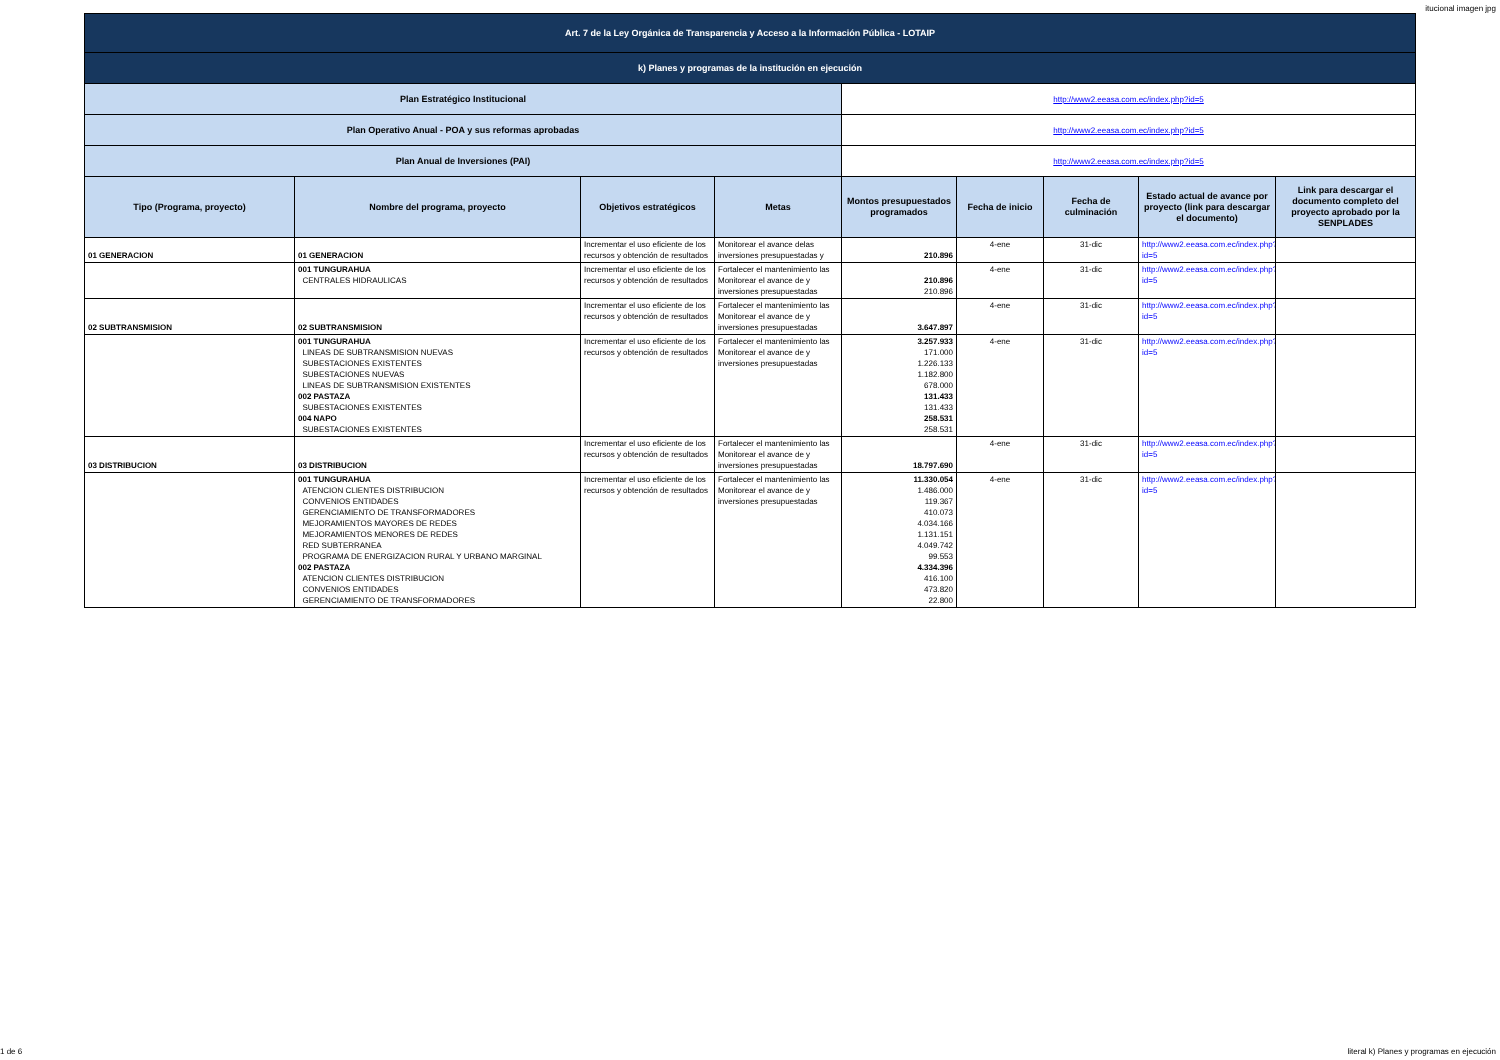itucional imagen jpg
| Art. 7 de la Ley Orgánica de Transparencia y Acceso a la Información Pública - LOTAIP | | | | | | | | |
| k) Planes y programas de la institución en ejecución | | | | | | | | |
| Plan Estratégico Institucional | | | | http://www2.eeasa.com.ec/index.php?id=5 | | | | |
| Plan Operativo Anual - POA y sus reformas aprobadas | | | | http://www2.eeasa.com.ec/index.php?id=5 | | | | |
| Plan Anual de Inversiones (PAI) | | | | http://www2.eeasa.com.ec/index.php?id=5 | | | | |
| Tipo (Programa, proyecto) | Nombre del programa, proyecto | Objetivos estratégicos | Metas | Montos presupuestados programados | Fecha de inicio | Fecha de culminación | Estado actual de avance por proyecto (link para descargar el documento) | Link para descargar el documento completo del proyecto aprobado por la SENPLADES |
| 01 GENERACION | 01 GENERACION | Incrementar el uso eficiente de los recursos y obtención de resultados | Monitorear el avance delas inversiones presupuestadas y | 210.896 | 4-ene | 31-dic | http://www2.eeasa.com.ec/index.php?id=5 | |
| | 001 TUNGURAHUA CENTRALES HIDRAULICAS | Incrementar el uso eficiente de los recursos y obtención de resultados | Fortalecer el mantenimiento las Monitorear el avance de y inversiones presupuestadas | 210.896 210.896 | 4-ene | 31-dic | http://www2.eeasa.com.ec/index.php?id=5 | |
| 02 SUBTRANSMISION | 02 SUBTRANSMISION | Incrementar el uso eficiente de los recursos y obtención de resultados | Fortalecer el mantenimiento las Monitorear el avance de y inversiones presupuestadas | 3.647.897 | 4-ene | 31-dic | http://www2.eeasa.com.ec/index.php?id=5 | |
| | 001 TUNGURAHUA LINEAS DE SUBTRANSMISION NUEVAS SUBESTACIONES EXISTENTES SUBESTACIONES NUEVAS LINEAS DE SUBTRANSMISION EXISTENTES 002 PASTAZA SUBESTACIONES EXISTENTES 004 NAPO SUBESTACIONES EXISTENTES | Incrementar el uso eficiente de los recursos y obtención de resultados | Fortalecer el mantenimiento las Monitorear el avance de y inversiones presupuestadas | 3.257.933 171.000 1.226.133 1.182.800 678.000 131.433 131.433 258.531 258.531 | 4-ene | 31-dic | http://www2.eeasa.com.ec/index.php?id=5 | |
| 03 DISTRIBUCION | 03 DISTRIBUCION | Incrementar el uso eficiente de los recursos y obtención de resultados | Fortalecer el mantenimiento las Monitorear el avance de y inversiones presupuestadas | 18.797.690 | 4-ene | 31-dic | http://www2.eeasa.com.ec/index.php?id=5 | |
| | 001 TUNGURAHUA ATENCION CLIENTES DISTRIBUCION CONVENIOS ENTIDADES GERENCIAMIENTO DE TRANSFORMADORES MEJORAMIENTOS MAYORES DE REDES MEJORAMIENTOS MENORES DE REDES RED SUBTERRANEA PROGRAMA DE ENERGIZACION RURAL Y URBANO MARGINAL 002 PASTAZA ATENCION CLIENTES DISTRIBUCION CONVENIOS ENTIDADES GERENCIAMIENTO DE TRANSFORMADORES | Incrementar el uso eficiente de los recursos y obtención de resultados | Fortalecer el mantenimiento las Monitorear el avance de y inversiones presupuestadas | 11.330.054 1.486.000 119.367 410.073 4.034.166 1.131.151 4.049.742 99.553 4.334.396 416.100 473.820 22.800 | 4-ene | 31-dic | http://www2.eeasa.com.ec/index.php?id=5 | |
1 de 6 literal k) Planes y programas en ejecución